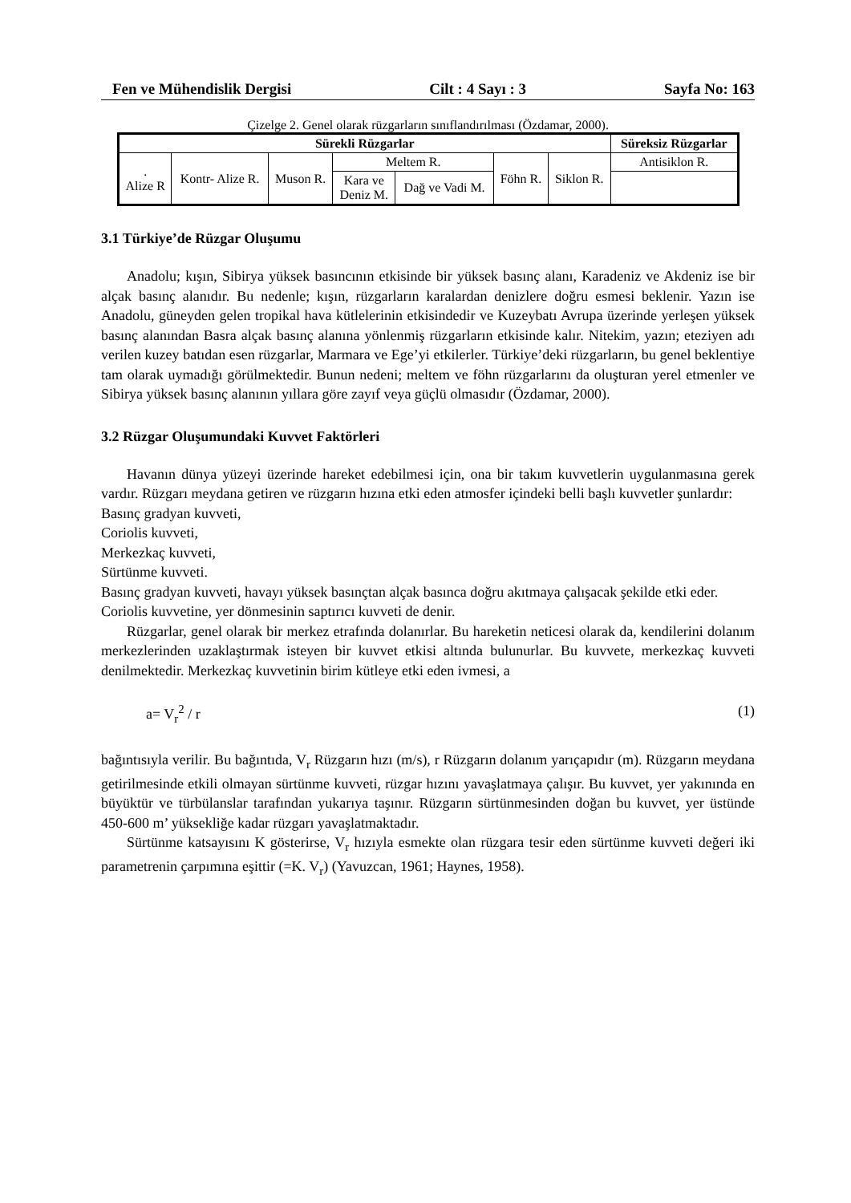Fen ve Mühendislik Dergisi Cilt : 4 Sayı : 3 Sayfa No: 163
Çizelge 2. Genel olarak rüzgarların sınıflandırılması (Özdamar, 2000).
| Sürekli Rüzgarlar | | | | | | | Süreksiz Rüzgarlar |
| --- | --- | --- | --- | --- | --- | --- | --- |
| . Alize R | Kontr- Alize R. | Muson R. | Meltem R. | | Föhn R. | Siklon R. | Antisiklon R. |
| | | | Kara ve Deniz M. | Dağ ve Vadi M. | | | |
3.1 Türkiye’de Rüzgar Oluşumu
Anadolu; kışın, Sibirya yüksek basıncının etkisinde bir yüksek basınç alanı, Karadeniz ve Akdeniz ise bir alçak basınç alanıdır. Bu nedenle; kışın, rüzgarların karalardan denizlere doğru esmesi beklenir. Yazın ise Anadolu, güneyden gelen tropikal hava kütlelerinin etkisindedir ve Kuzeybatı Avrupa üzerinde yerleşen yüksek basınç alanından Basra alçak basınç alanına yönlenmiş rüzgarların etkisinde kalır. Nitekim, yazın; eteziyen adı verilen kuzey batıdan esen rüzgarlar, Marmara ve Ege’yi etkilerler. Türkiye’deki rüzgarların, bu genel beklentiye tam olarak uymadığı görülmektedir. Bunun nedeni; meltem ve föhn rüzgarlarını da oluşturan yerel etmenler ve Sibirya yüksek basınç alanının yıllara göre zayıf veya güçlü olmasıdır (Özdamar, 2000).
3.2 Rüzgar Oluşumundaki Kuvvet Faktörleri
Havanın dünya yüzeyi üzerinde hareket edebilmesi için, ona bir takım kuvvetlerin uygulanmasına gerek vardır. Rüzgarı meydana getiren ve rüzgarın hızına etki eden atmosfer içindeki belli başlı kuvvetler şunlardır:
Basınç gradyan kuvveti,
Coriolis kuvveti,
Merkezkaç kuvveti,
Sürtünme kuvveti.
Basınç gradyan kuvveti, havayı yüksek basınçtan alçak basınca doğru akıtmaya çalışacak şekilde etki eder.
Coriolis kuvvetine, yer dönmesinin saptırıcı kuvveti de denir.
Rüzgarlar, genel olarak bir merkez etrafında dolanırlar. Bu hareketin neticesi olarak da, kendilerini dolanım merkezlerinden uzaklaştırmak isteyen bir kuvvet etkisi altında bulunurlar. Bu kuvvete, merkezkaç kuvveti denilmektedir. Merkezkaç kuvvetinin birim kütleye etki eden ivmesi, a
a= V<sub>r</sub><sup>2</sup> / r (1)
bağıntısıyla verilir. Bu bağıntıda, V<sub>r</sub> Rüzgarın hızı (m/s), r Rüzgarın dolanım yarıçapıdır (m). Rüzgarın meydana getirilmesinde etkili olmayan sürtünme kuvveti, rüzgar hızını yavaşlatmaya çalışır. Bu kuvvet, yer yakınında en büyüktür ve türbülanslar tarafından yukarıya taşınır. Rüzgarın sürtünmesinden doğan bu kuvvet, yer üstünde 450-600 m’ yüksekliğe kadar rüzgarı yavaşlatmaktadır.
Sürtünme katsayısını K gösterirse, V<sub>r</sub> hızıyla esmekte olan rüzgara tesir eden sürtünme kuvveti değeri iki parametrenin çarpımına eşittir (=K. V<sub>r</sub>) (Yavuzcan, 1961; Haynes, 1958).